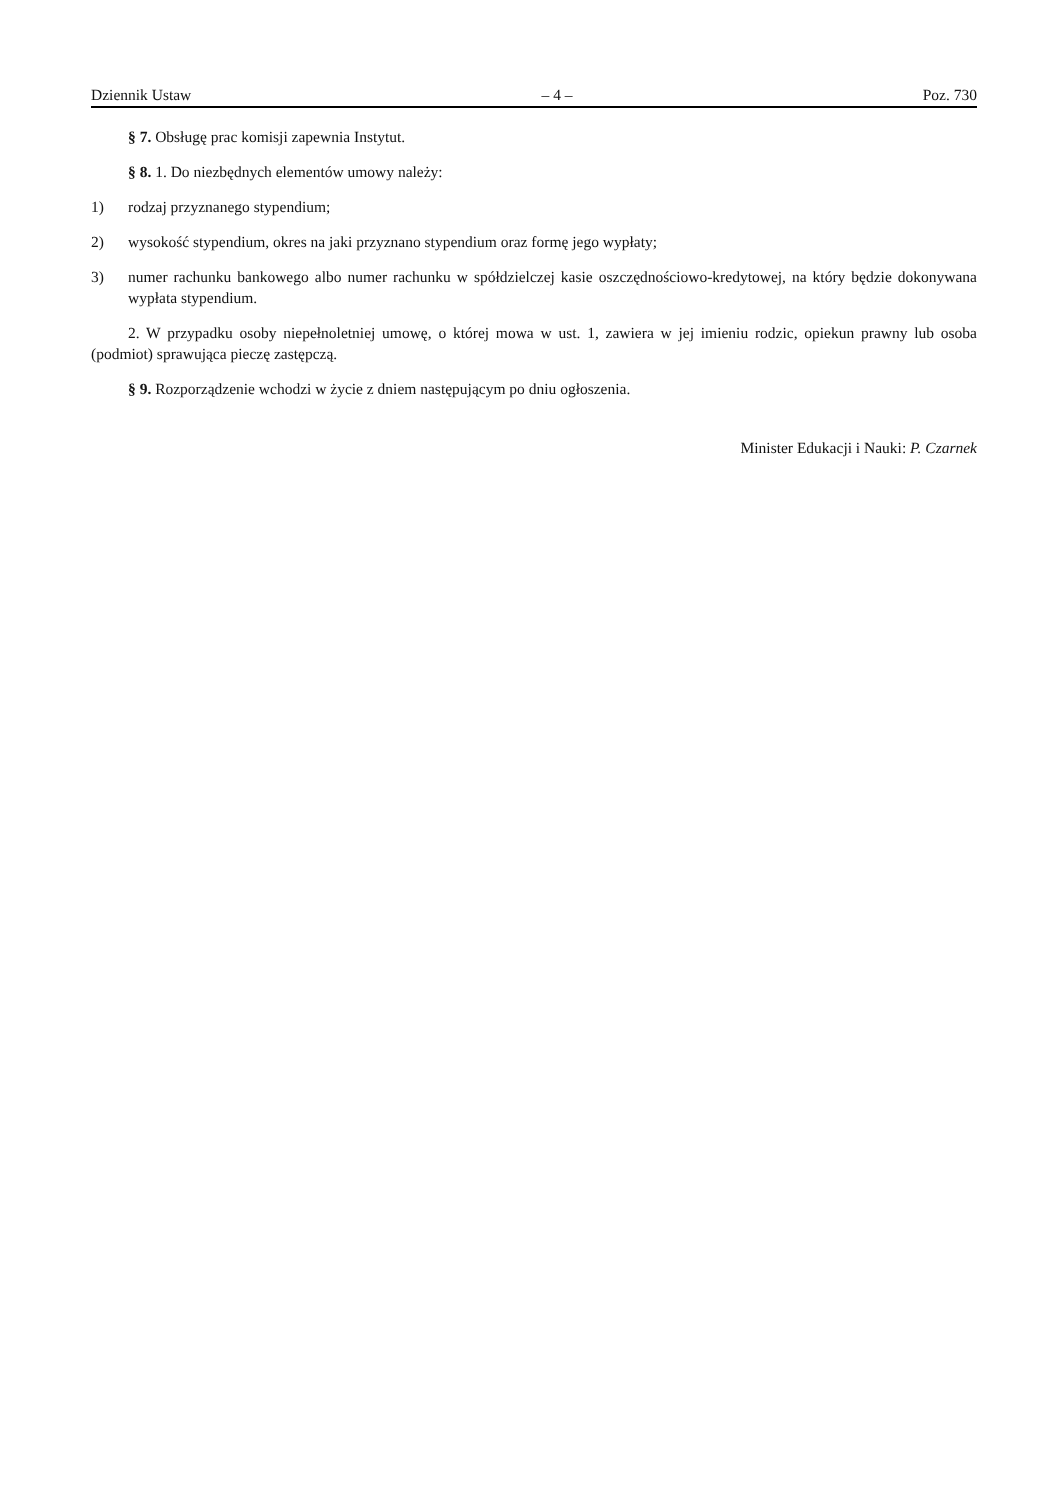Dziennik Ustaw – 4 – Poz. 730
§ 7. Obsługę prac komisji zapewnia Instytut.
§ 8. 1. Do niezbędnych elementów umowy należy:
1) rodzaj przyznanego stypendium;
2) wysokość stypendium, okres na jaki przyznano stypendium oraz formę jego wypłaty;
3) numer rachunku bankowego albo numer rachunku w spółdzielczej kasie oszczędnościowo-kredytowej, na który będzie dokonywana wypłata stypendium.
2. W przypadku osoby niepełnoletniej umowę, o której mowa w ust. 1, zawiera w jej imieniu rodzic, opiekun prawny lub osoba (podmiot) sprawująca pieczę zastępczą.
§ 9. Rozporządzenie wchodzi w życie z dniem następującym po dniu ogłoszenia.
Minister Edukacji i Nauki: P. Czarnek